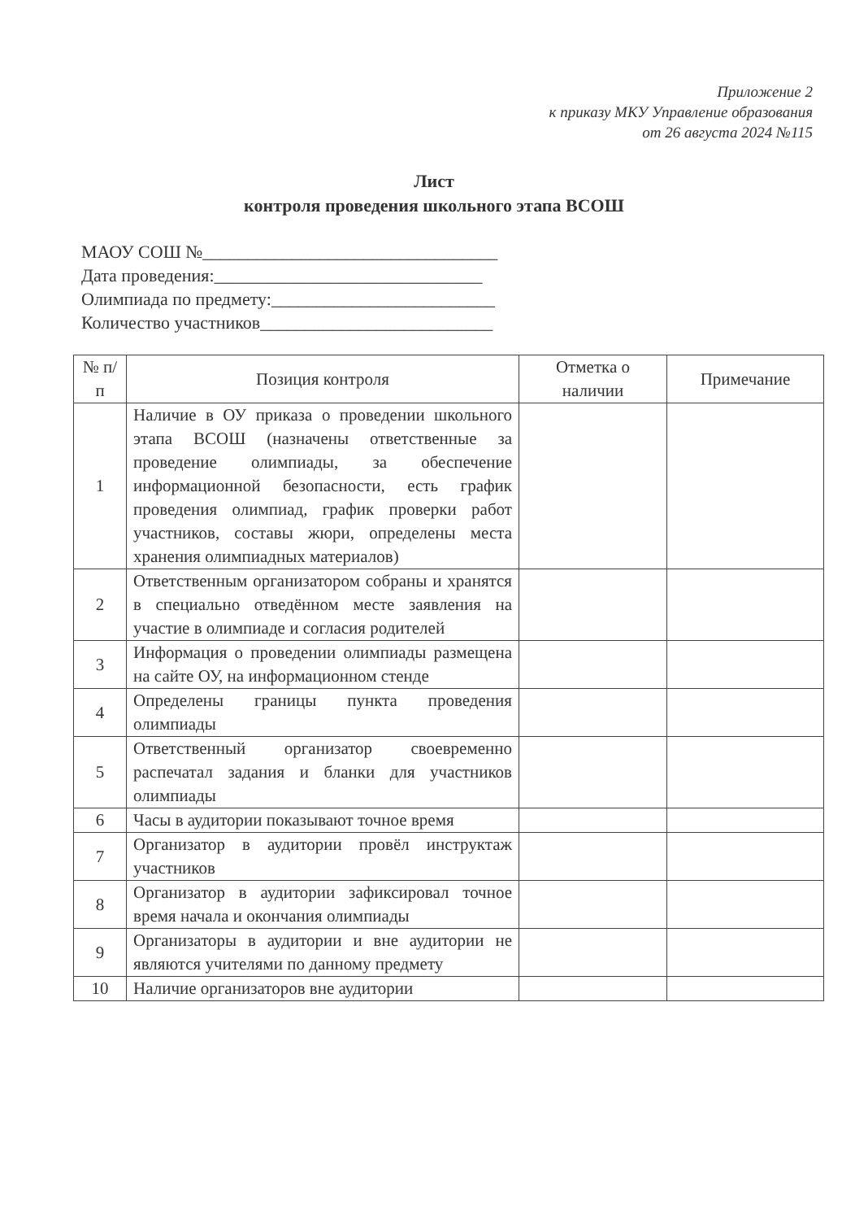Приложение 2
к приказу МКУ Управление образования
от 26 августа 2024 №115
Лист
контроля проведения школьного этапа ВСОШ
МАОУ СОШ №_________________________________
Дата проведения:______________________________
Олимпиада по предмету:_________________________
Количество участников__________________________
| № п/п | Позиция контроля | Отметка о наличии | Примечание |
| --- | --- | --- | --- |
| 1 | Наличие в ОУ приказа о проведении школьного этапа ВСОШ (назначены ответственные за проведение олимпиады, за обеспечение информационной безопасности, есть график проведения олимпиад, график проверки работ участников, составы жюри, определены места хранения олимпиадных материалов) | | |
| 2 | Ответственным организатором собраны и хранятся в специально отведённом месте заявления на участие в олимпиаде и согласия родителей | | |
| 3 | Информация о проведении олимпиады размещена на сайте ОУ, на информационном стенде | | |
| 4 | Определены границы пункта проведения олимпиады | | |
| 5 | Ответственный организатор своевременно распечатал задания и бланки для участников олимпиады | | |
| 6 | Часы в аудитории показывают точное время | | |
| 7 | Организатор в аудитории провёл инструктаж участников | | |
| 8 | Организатор в аудитории зафиксировал точное время начала и окончания олимпиады | | |
| 9 | Организаторы в аудитории и вне аудитории не являются учителями по данному предмету | | |
| 10 | Наличие организаторов вне аудитории | | |